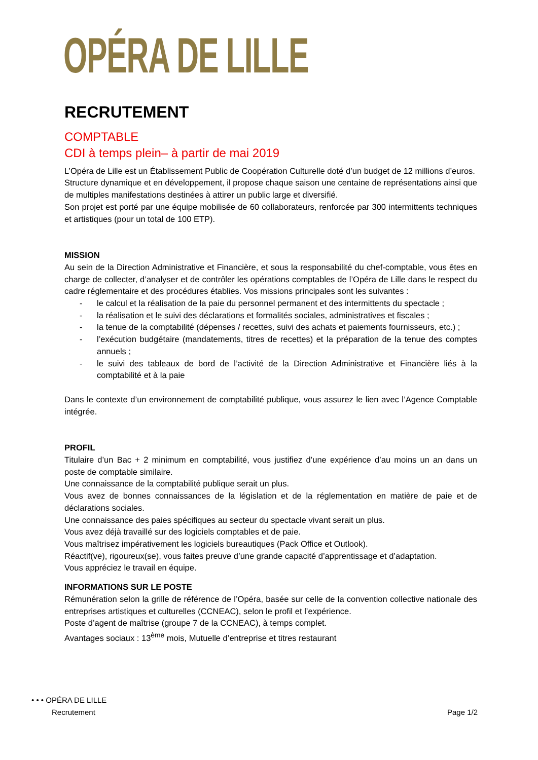OPÉRA DE LILLE
RECRUTEMENT
COMPTABLE
CDI à temps plein– à partir de mai 2019
L’Opéra de Lille est un Établissement Public de Coopération Culturelle doté d’un budget de 12 millions d’euros.
Structure dynamique et en développement, il propose chaque saison une centaine de représentations ainsi que de multiples manifestations destinées à attirer un public large et diversifié.
Son projet est porté par une équipe mobilisée de 60 collaborateurs, renforcée par 300 intermittents techniques et artistiques (pour un total de 100 ETP).
MISSION
Au sein de la Direction Administrative et Financière, et sous la responsabilité du chef-comptable, vous êtes en charge de collecter, d’analyser et de contrôler les opérations comptables de l’Opéra de Lille dans le respect du cadre réglementaire et des procédures établies. Vos missions principales sont les suivantes :
- le calcul et la réalisation de la paie du personnel permanent et des intermittents du spectacle ;
- la réalisation et le suivi des déclarations et formalités sociales, administratives et fiscales ;
- la tenue de la comptabilité (dépenses / recettes, suivi des achats et paiements fournisseurs, etc.) ;
- l’exécution budgétaire (mandatements, titres de recettes) et la préparation de la tenue des comptes annuels ;
- le suivi des tableaux de bord de l’activité de la Direction Administrative et Financière liés à la comptabilité et à la paie
Dans le contexte d’un environnement de comptabilité publique, vous assurez le lien avec l’Agence Comptable intégrée.
PROFIL
Titulaire d’un Bac + 2 minimum en comptabilité, vous justifiez d’une expérience d’au moins un an dans un poste de comptable similaire.
Une connaissance de la comptabilité publique serait un plus.
Vous avez de bonnes connaissances de la législation et de la réglementation en matière de paie et de déclarations sociales.
Une connaissance des paies spécifiques au secteur du spectacle vivant serait un plus.
Vous avez déjà travaillé sur des logiciels comptables et de paie.
Vous maîtrisez impérativement les logiciels bureautiques (Pack Office et Outlook).
Réactif(ve), rigoureux(se), vous faites preuve d’une grande capacité d’apprentissage et d’adaptation.
Vous appréciez le travail en équipe.
INFORMATIONS SUR LE POSTE
Rémunération selon la grille de référence de l’Opéra, basée sur celle de la convention collective nationale des entreprises artistiques et culturelles (CCNEAC), selon le profil et l’expérience.
Poste d’agent de maîtrise (groupe 7 de la CCNEAC), à temps complet.
Avantages sociaux : 13<sup>ème</sup> mois, Mutuelle d’entreprise et titres restaurant
• • • OPÉRA DE LILLE
Recrutement Page 1/2